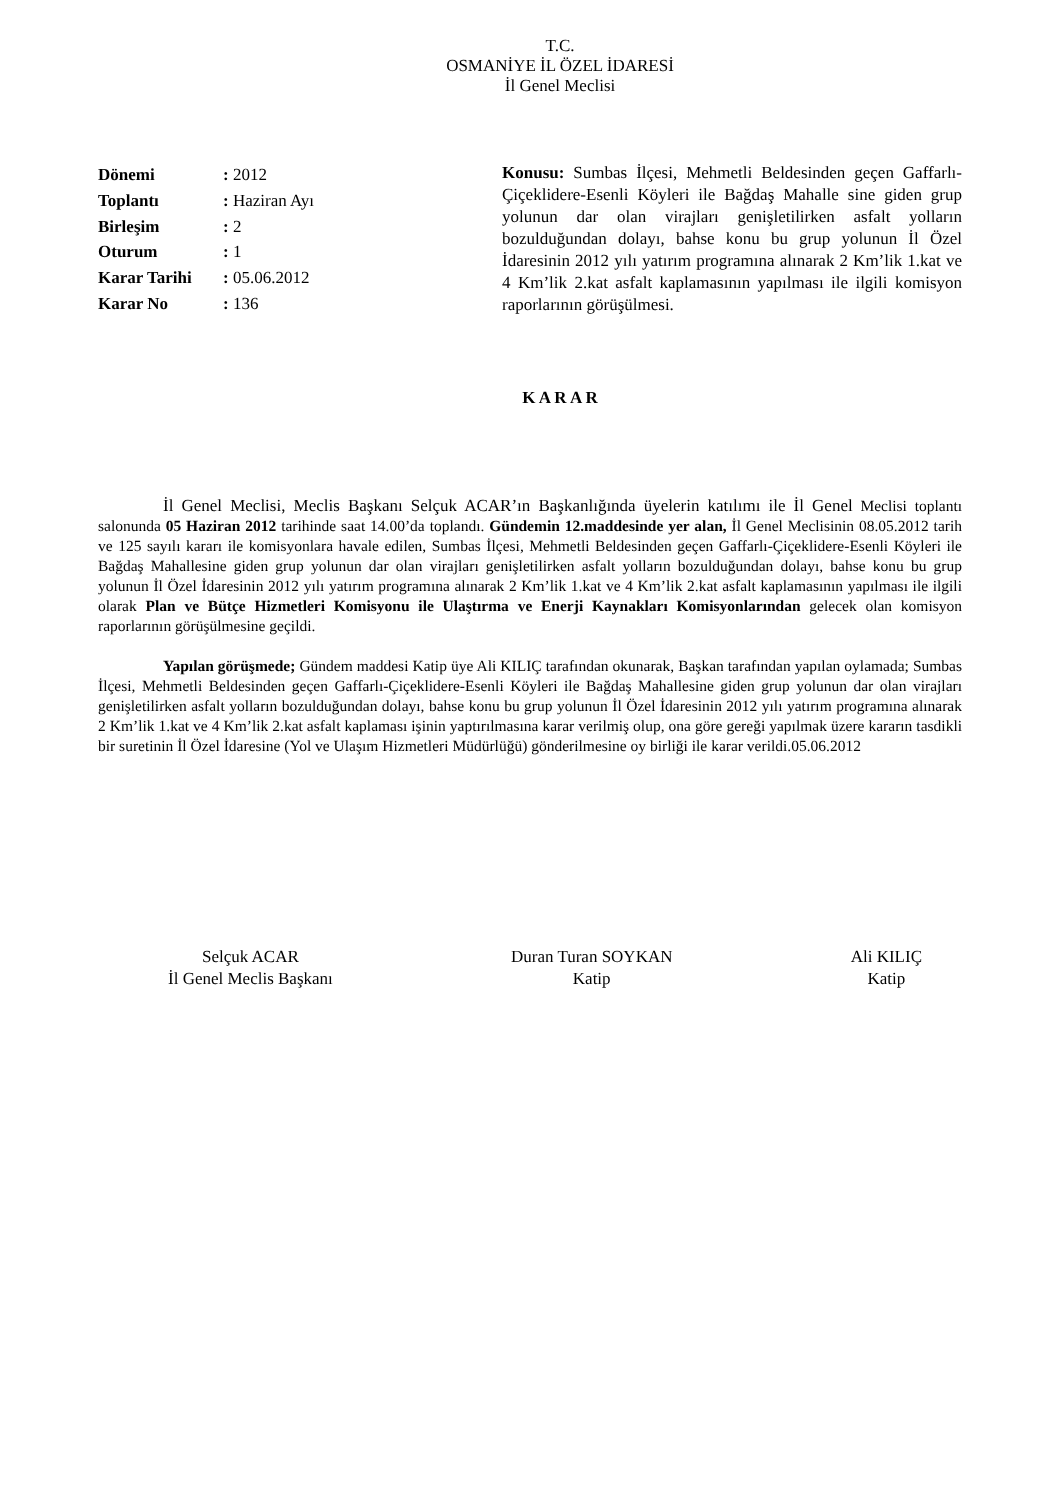T.C.
OSMANİYE İL ÖZEL İDARESİ
İl Genel Meclisi
| Dönemi | : 2012 |
| Toplantı | : Haziran Ayı |
| Birleşim | : 2 |
| Oturum | : 1 |
| Karar Tarihi | : 05.06.2012 |
| Karar No | : 136 |
Konusu: Sumbas İlçesi, Mehmetli Beldesinden geçen Gaffarlı-Çiçeklidere-Esenli Köyleri ile Bağdaş Mahalle sine giden grup yolunun dar olan virajları genişletilirken asfalt yolların bozulduğundan dolayı, bahse konu bu grup yolunun İl Özel İdaresinin 2012 yılı yatırım programına alınarak 2 Km’lik 1.kat ve 4 Km’lik 2.kat asfalt kaplamasının yapılması ile ilgili komisyon raporlarının görüşülmesi.
K A R A R
İl Genel Meclisi, Meclis Başkanı Selçuk ACAR’ın Başkanlığında üyelerin katılımı ile İl Genel Meclisi toplantı salonunda 05 Haziran 2012 tarihinde saat 14.00’da toplandı. Gündemin 12.maddesinde yer alan, İl Genel Meclisinin 08.05.2012 tarih ve 125 sayılı kararı ile komisyonlara havale edilen, Sumbas İlçesi, Mehmetli Beldesinden geçen Gaffarlı-Çiçeklidere-Esenli Köyleri ile Bağdaş Mahallesine giden grup yolunun dar olan virajları genişletilirken asfalt yolların bozulduğundan dolayı, bahse konu bu grup yolunun İl Özel İdaresinin 2012 yılı yatırım programına alınarak 2 Km’lik 1.kat ve 4 Km’lik 2.kat asfalt kaplamasının yapılması ile ilgili olarak Plan ve Bütçe Hizmetleri Komisyonu ile Ulaştırma ve Enerji Kaynakları Komisyonlarından gelecek olan komisyon raporlarının görüşülmesine geçildi.
Yapılan görüşmede; Gündem maddesi Katip üye Ali KILIÇ tarafından okunarak, Başkan tarafından yapılan oylamada; Sumbas İlçesi, Mehmetli Beldesinden geçen Gaffarlı-Çiçeklidere-Esenli Köyleri ile Bağdaş Mahallesine giden grup yolunun dar olan virajları genişletilirken asfalt yolların bozulduğundan dolayı, bahse konu bu grup yolunun İl Özel İdaresinin 2012 yılı yatırım programına alınarak 2 Km’lik 1.kat ve 4 Km’lik 2.kat asfalt kaplaması işinin yaptırılmasına karar verilmiş olup, ona göre gereği yapılmak üzere kararın tasdikli bir suretinin İl Özel İdaresine (Yol ve Ulaşım Hizmetleri Müdürlüğü) gönderilmesine oy birliği ile karar verildi.05.06.2012
Selçuk ACAR
İl Genel Meclis Başkanı
Duran Turan SOYKAN
Katip
Ali KILIÇ
Katip